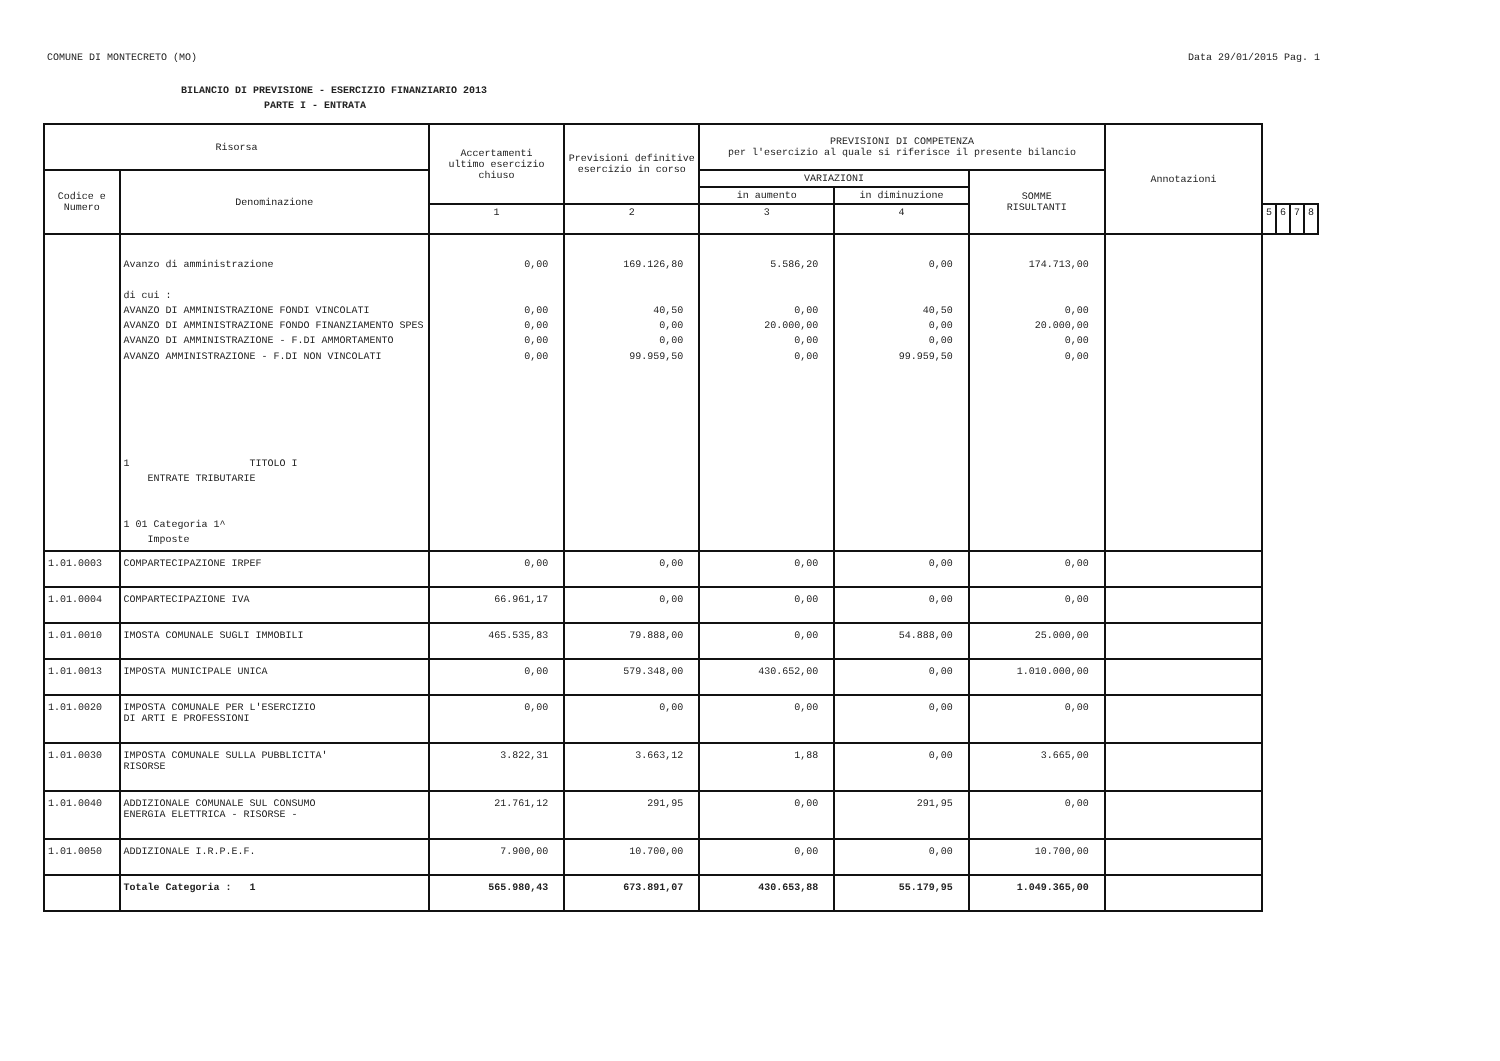COMUNE DI MONTECRETO (MO) Data 29/01/2015 Pag. 1
BILANCIO DI PREVISIONE - ESERCIZIO FINANZIARIO 2013
PARTE I - ENTRATA
| Risorsa | | Accertamenti ultimo esercizio chiuso | Previsioni definitive esercizio in corso | | | | | PREVISIONI DI COMPETENZA per l'esercizio al quale si riferisce il presente bilancio | | | Annotazioni |
| --- | --- | --- | --- | --- | --- | --- | --- | --- | --- | --- | --- |
| Codice e Numero | Denominazione | | | VARIAZIONI | | SOMME RISULTANTI | | | | | |
| | | | | in aumento | in diminuzione | | | | | | |
| | | 1 | 2 | 3 | 4 | | 5 | 6 | 7 | 8 | |
| | Avanzo di amministrazione di cui : AVANZO DI AMMINISTRAZIONE FONDI VINCOLATI AVANZO DI AMMINISTRAZIONE FONDO FINANZIAMENTO SPES AVANZO DI AMMINISTRAZIONE - F.DI AMMORTAMENTO AVANZO AMMINISTRAZIONE - F.DI NON VINCOLATI 1 TITOLO I ENTRATE TRIBUTARIE 1 01 Categoria 1^ Imposte | 0,00 0,00 0,00 0,00 0,00 | 169.126,80 40,50 0,00 0,00 99.959,50 | 5.586,20 0,00 20.000,00 0,00 0,00 | 0,00 40,50 0,00 0,00 99.959,50 | 174.713,00 0,00 20.000,00 0,00 0,00 | | | | | |
| 1.01.0003 | COMPARTECIPAZIONE IRPEF | 0,00 | 0,00 | 0,00 | 0,00 | 0,00 | | | | | |
| 1.01.0004 | COMPARTECIPAZIONE IVA | 66.961,17 | 0,00 | 0,00 | 0,00 | 0,00 | | | | | |
| 1.01.0010 | IMOSTA COMUNALE SUGLI IMMOBILI | 465.535,83 | 79.888,00 | 0,00 | 54.888,00 | 25.000,00 | | | | | |
| 1.01.0013 | IMPOSTA MUNICIPALE UNICA | 0,00 | 579.348,00 | 430.652,00 | 0,00 | 1.010.000,00 | | | | | |
| 1.01.0020 | IMPOSTA COMUNALE PER L'ESERCIZIO DI ARTI E PROFESSIONI | 0,00 | 0,00 | 0,00 | 0,00 | 0,00 | | | | | |
| 1.01.0030 | IMPOSTA COMUNALE SULLA PUBBLICITA' RISORSE | 3.822,31 | 3.663,12 | 1,88 | 0,00 | 3.665,00 | | | | | |
| 1.01.0040 | ADDIZIONALE COMUNALE SUL CONSUMO ENERGIA ELETTRICA - RISORSE - | 21.761,12 | 291,95 | 0,00 | 291,95 | 0,00 | | | | | |
| 1.01.0050 | ADDIZIONALE I.R.P.E.F. | 7.900,00 | 10.700,00 | 0,00 | 0,00 | 10.700,00 | | | | | |
| | Totale Categoria : 1 | 565.980,43 | 673.891,07 | 430.653,88 | 55.179,95 | 1.049.365,00 | | | | | |